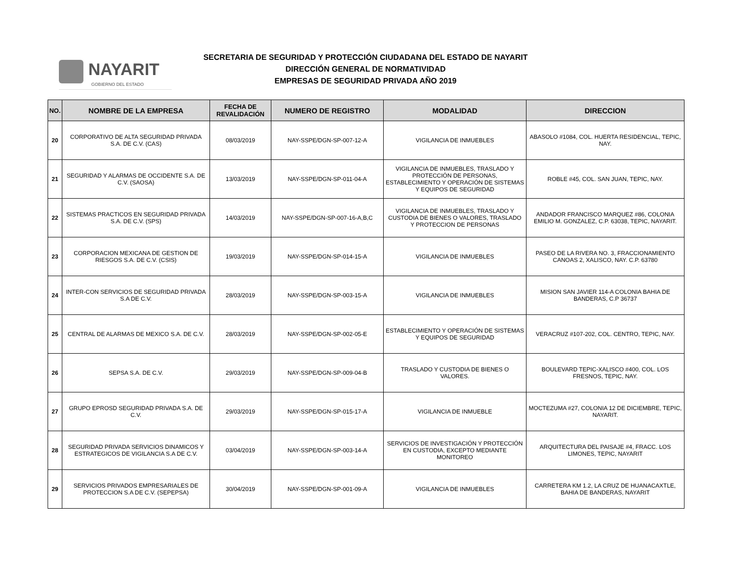NAYARIT
GOBIERNO DEL ESTADO
SECRETARIA DE SEGURIDAD Y PROTECCIÓN CIUDADANA DEL ESTADO DE NAYARIT
DIRECCIÓN GENERAL DE NORMATIVIDAD
EMPRESAS DE SEGURIDAD PRIVADA AÑO 2019
| NO. | NOMBRE DE LA EMPRESA | FECHA DE REVALIDACIÓN | NUMERO DE REGISTRO | MODALIDAD | DIRECCION |
| --- | --- | --- | --- | --- | --- |
| 20 | CORPORATIVO DE ALTA SEGURIDAD PRIVADA S.A. DE C.V. (CAS) | 08/03/2019 | NAY-SSPE/DGN-SP-007-12-A | VIGILANCIA DE INMUEBLES | ABASOLO #1084, COL. HUERTA RESIDENCIAL, TEPIC, NAY. |
| 21 | SEGURIDAD Y ALARMAS DE OCCIDENTE S.A. DE C.V. (SAOSA) | 13/03/2019 | NAY-SSPE/DGN-SP-011-04-A | VIGILANCIA DE INMUEBLES, TRASLADO Y PROTECCIÓN DE PERSONAS, ESTABLECIMIENTO Y OPERACIÓN DE SISTEMAS Y EQUIPOS DE SEGURIDAD | ROBLE #45, COL. SAN JUAN, TEPIC, NAY. |
| 22 | SISTEMAS PRACTICOS EN SEGURIDAD PRIVADA S.A. DE C.V. (SPS) | 14/03/2019 | NAY-SSPE/DGN-SP-007-16-A,B,C | VIGILANCIA DE INMUEBLES, TRASLADO Y CUSTODIA DE BIENES O VALORES, TRASLADO Y PROTECCION DE PERSONAS | ANDADOR FRANCISCO MARQUEZ #86, COLONIA EMILIO M. GONZALEZ, C.P. 63038, TEPIC, NAYARIT. |
| 23 | CORPORACION MEXICANA DE GESTION DE RIESGOS S.A. DE C.V. (CSIS) | 19/03/2019 | NAY-SSPE/DGN-SP-014-15-A | VIGILANCIA DE INMUEBLES | PASEO DE LA RIVERA NO. 3, FRACCIONAMIENTO CANOAS 2, XALISCO, NAY. C.P. 63780 |
| 24 | INTER-CON SERVICIOS DE SEGURIDAD PRIVADA S.A DE C.V. | 28/03/2019 | NAY-SSPE/DGN-SP-003-15-A | VIGILANCIA DE INMUEBLES | MISION SAN JAVIER 114-A COLONIA BAHIA DE BANDERAS, C.P 36737 |
| 25 | CENTRAL DE ALARMAS DE MEXICO S.A. DE C.V. | 28/03/2019 | NAY-SSPE/DGN-SP-002-05-E | ESTABLECIMIENTO Y OPERACIÓN DE SISTEMAS Y EQUIPOS DE SEGURIDAD | VERACRUZ #107-202, COL. CENTRO, TEPIC, NAY. |
| 26 | SEPSA S.A. DE C.V. | 29/03/2019 | NAY-SSPE/DGN-SP-009-04-B | TRASLADO Y CUSTODIA DE BIENES O VALORES. | BOULEVARD TEPIC-XALISCO #400, COL. LOS FRESNOS, TEPIC, NAY. |
| 27 | GRUPO EPROSD SEGURIDAD PRIVADA S.A. DE C.V. | 29/03/2019 | NAY-SSPE/DGN-SP-015-17-A | VIGILANCIA DE INMUEBLE | MOCTEZUMA #27, COLONIA 12 DE DICIEMBRE, TEPIC, NAYARIT. |
| 28 | SEGURIDAD PRIVADA SERVICIOS DINAMICOS Y ESTRATEGICOS DE VIGILANCIA S.A DE C.V. | 03/04/2019 | NAY-SSPE/DGN-SP-003-14-A | SERVICIOS DE INVESTIGACIÓN Y PROTECCIÓN EN CUSTODIA, EXCEPTO MEDIANTE MONITOREO | ARQUITECTURA DEL PAISAJE #4, FRACC. LOS LIMONES, TEPIC, NAYARIT |
| 29 | SERVICIOS PRIVADOS EMPRESARIALES DE PROTECCION S.A DE C.V. (SEPEPSA) | 30/04/2019 | NAY-SSPE/DGN-SP-001-09-A | VIGILANCIA DE INMUEBLES | CARRETERA KM 1.2, LA CRUZ DE HUANACAXTLE, BAHIA DE BANDERAS, NAYARIT |